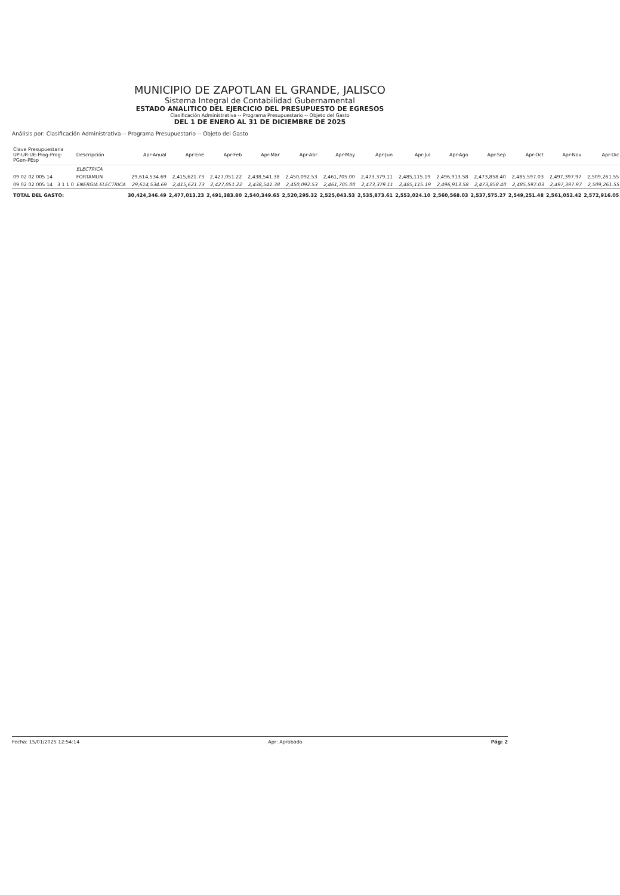MUNICIPIO DE ZAPOTLAN EL GRANDE, JALISCO
Sistema Integral de Contabilidad Gubernamental
ESTADO ANALITICO DEL EJERCICIO DEL PRESUPUESTO DE EGRESOS
Clasificación Administrativa -- Programa Presupuestario -- Objeto del Gasto
DEL 1 DE ENERO AL 31 DE DICIEMBRE DE 2025
Análisis por: Clasificación Administrativa -- Programa Presupuestario -- Objeto del Gasto
| Clave Presupuestaria UP-UR-UE-Prog-Prog-PGen-PEsp | Descripción | Apr-Anual | Apr-Ene | Apr-Feb | Apr-Mar | Apr-Abr | Apr-May | Apr-Jun | Apr-Jul | Apr-Ago | Apr-Sep | Apr-Oct | Apr-Nov | Apr-Dic |
| --- | --- | --- | --- | --- | --- | --- | --- | --- | --- | --- | --- | --- | --- | --- |
| | ELECTRICA | | | | | | | | | | | | | |
| 09 02 02 005 14 | FORTAMUN | 29,614,534.69 | 2,415,621.73 | 2,427,051.22 | 2,438,541.38 | 2,450,092.53 | 2,461,705.00 | 2,473,379.11 | 2,485,115.19 | 2,496,913.58 | 2,473,858.40 | 2,485,597.03 | 2,497,397.97 | 2,509,261.55 |
| 09 02 02 005 14 3 1 1 0 | ENERGIA ELECTRICA | 29,614,534.69 | 2,415,621.73 | 2,427,051.22 | 2,438,541.38 | 2,450,092.53 | 2,461,705.00 | 2,473,379.11 | 2,485,115.19 | 2,496,913.58 | 2,473,858.40 | 2,485,597.03 | 2,497,397.97 | 2,509,261.55 |
| TOTAL DEL GASTO: | | 30,424,346.49 | 2,477,013.23 | 2,491,383.80 | 2,540,349.65 | 2,520,295.32 | 2,525,043.53 | 2,535,873.61 | 2,553,024.10 | 2,560,568.03 | 2,537,575.27 | 2,549,251.48 | 2,561,052.42 | 2,572,916.05 |
Fecha: 15/01/2025 12:54:14 Apr: Aprobado Pág: 2